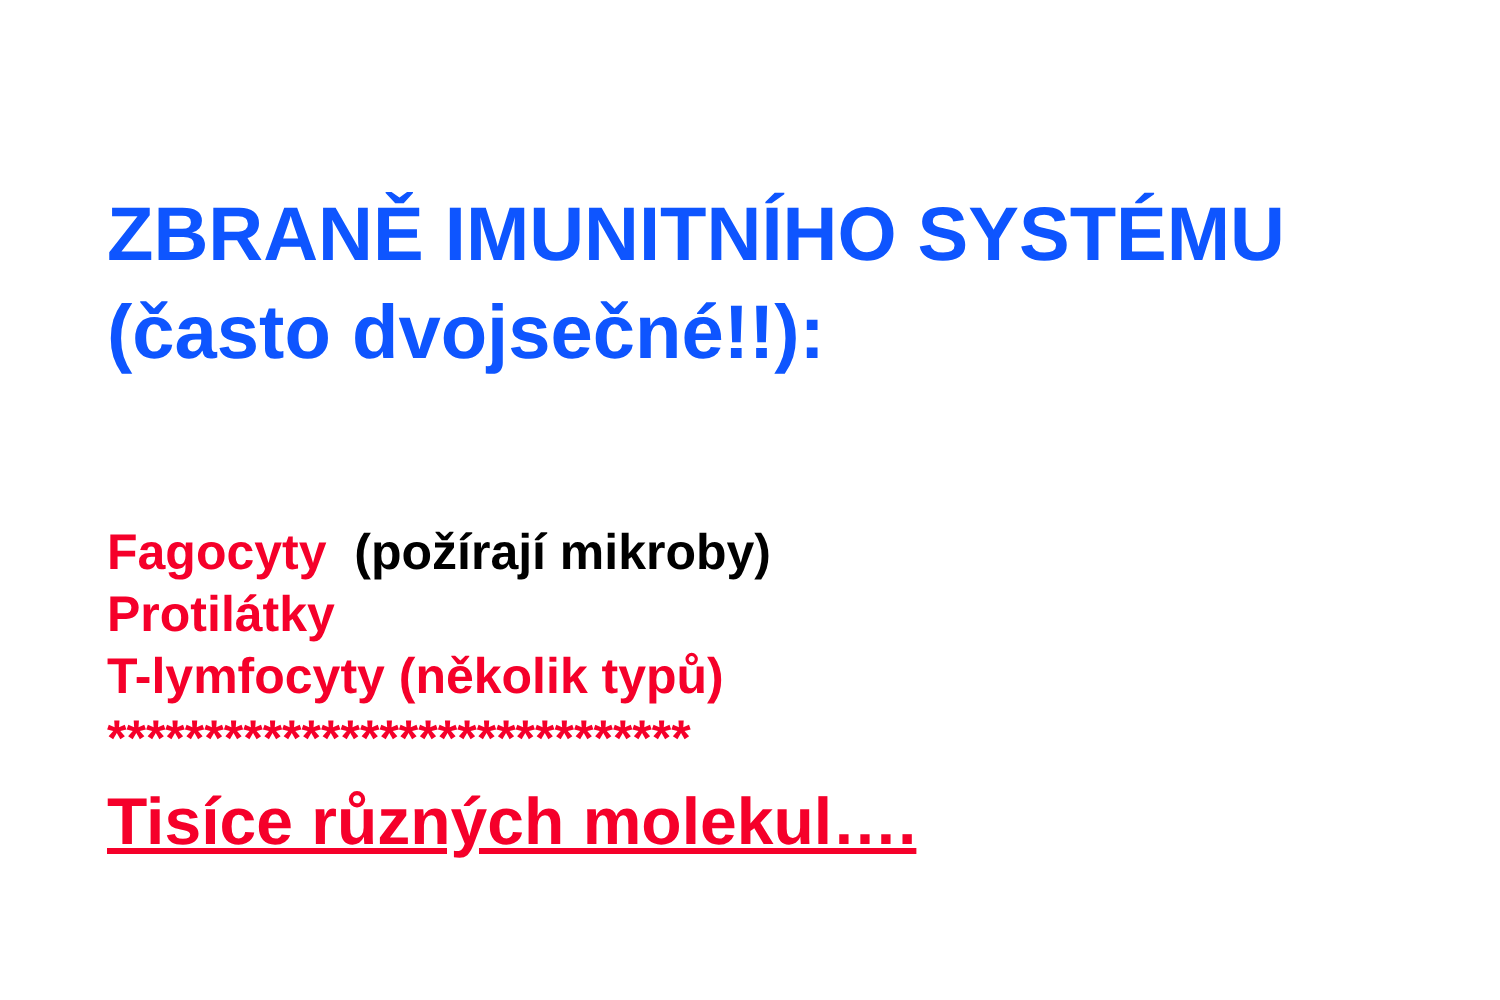ZBRANĚ IMUNITNÍHO SYSTÉMU
(často dvojsečné!!):
Fagocyty (požírají mikroby)
Protilátky
T-lymfocyty (několik typů)
******************************
Tisíce různých molekul….